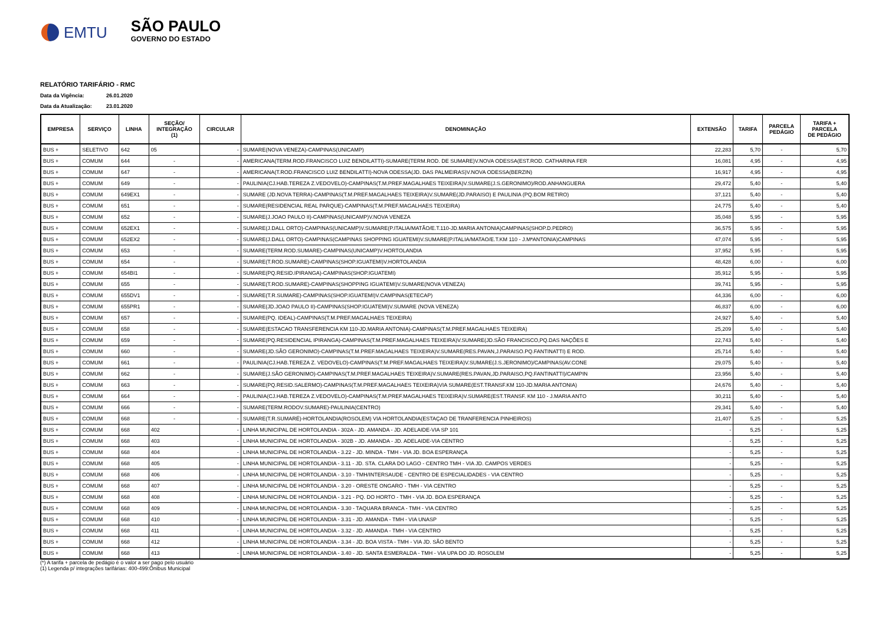EMTU
SÃO PAULO
GOVERNO DO ESTADO
RELATÓRIO TARIFÁRIO - RMC
Data da Vigência: 26.01.2020
Data da Atualização: 23.01.2020
| EMPRESA | SERVIÇO | LINHA | SEÇÃO/ INTEGRAÇÃO (1) | CIRCULAR | DENOMINAÇÃO | EXTENSÃO | TARIFA | PARCELA PEDÁGIO | TARIFA + PARCELA DE PEDÁGIO |
| --- | --- | --- | --- | --- | --- | --- | --- | --- | --- |
| BUS + | SELETIVO | 642 | 05 | - | SUMARE(NOVA VENEZA)-CAMPINAS(UNICAMP) | 22,283 | 5,70 | - | 5,70 |
| BUS + | COMUM | 644 | - | - | AMERICANA(TERM.ROD.FRANCISCO LUIZ BENDILATTI)-SUMARE(TERM.ROD. DE SUMARE)V.NOVA ODESSA(EST.ROD. CATHARINA FER | 16,081 | 4,95 | - | 4,95 |
| BUS + | COMUM | 647 | - | - | AMERICANA(T.ROD.FRANCISCO LUIZ BENDILATTI)-NOVA ODESSA(JD. DAS PALMEIRAS)V.NOVA ODESSA(BERZIN) | 16,917 | 4,95 | - | 4,95 |
| BUS + | COMUM | 649 | - | - | PAULINIA(CJ.HAB.TEREZA Z.VEDOVELO)-CAMPINAS(T.M.PREF.MAGALHAES TEIXEIRA)V.SUMARE(J.S.GERONIMO)/ROD.ANHANGUERA | 29,472 | 5,40 | - | 5,40 |
| BUS + | COMUM | 649EX1 | - | - | SUMARE (JD.NOVA TERRA)-CAMPINAS(T.M.PREF.MAGALHAES TEIXEIRA)V.SUMARE(JD.PARAISO) E PAULINIA (PQ.BOM RETIRO) | 37,121 | 5,40 | - | 5,40 |
| BUS + | COMUM | 651 | - | - | SUMARE(RESIDENCIAL REAL PARQUE)-CAMPINAS(T.M.PREF.MAGALHAES TEIXEIRA) | 24,775 | 5,40 | - | 5,40 |
| BUS + | COMUM | 652 | - | - | SUMARE(J.JOAO PAULO II)-CAMPINAS(UNICAMP)V.NOVA VENEZA | 35,048 | 5,95 | - | 5,95 |
| BUS + | COMUM | 652EX1 | - | - | SUMARE(J.DALL ORTO)-CAMPINAS(UNICAMP)V.SUMARE(P.ITALIA/MATÃO/E.T.110-JD.MARIA ANTONIA)CAMPINAS(SHOP.D.PEDRO) | 36,575 | 5,95 | - | 5,95 |
| BUS + | COMUM | 652EX2 | - | - | SUMARE(J.DALL ORTO)-CAMPINAS(CAMPINAS SHOPPING IGUATEMI)V.SUMARE(P.ITALIA/MATAO/E.T.KM 110 - J.MªANTONIA)CAMPINAS | 47,074 | 5,95 | - | 5,95 |
| BUS + | COMUM | 653 | - | - | SUMARE(TERM.ROD.SUMARE)-CAMPINAS(UNICAMP)V.HORTOLANDIA | 37,952 | 5,95 | - | 5,95 |
| BUS + | COMUM | 654 | - | - | SUMARE(T.ROD.SUMARE)-CAMPINAS(SHOP.IGUATEMI)V.HORTOLANDIA | 48,428 | 6,00 | - | 6,00 |
| BUS + | COMUM | 654BI1 | - | - | SUMARE(PQ.RESID.IPIRANGA)-CAMPINAS(SHOP.IGUATEMI) | 35,912 | 5,95 | - | 5,95 |
| BUS + | COMUM | 655 | - | - | SUMARE(T.ROD.SUMARE)-CAMPINAS(SHOPPING IGUATEMI)V.SUMARE(NOVA VENEZA) | 39,741 | 5,95 | - | 5,95 |
| BUS + | COMUM | 655DV1 | - | - | SUMARE(T.R.SUMARE)-CAMPINAS(SHOP.IGUATEMI)V.CAMPINAS(ETECAP) | 44,336 | 6,00 | - | 6,00 |
| BUS + | COMUM | 655PR1 | - | - | SUMARE(JD.JOAO PAULO II)-CAMPINAS(SHOP.IGUATEMI)V.SUMARE (NOVA VENEZA) | 46,837 | 6,00 | - | 6,00 |
| BUS + | COMUM | 657 | - | - | SUMARE(PQ. IDEAL)-CAMPINAS(T.M.PREF.MAGALHAES TEIXEIRA) | 24,927 | 5,40 | - | 5,40 |
| BUS + | COMUM | 658 | - | - | SUMARE(ESTACAO TRANSFERENCIA KM 110-JD.MARIA ANTONIA)-CAMPINAS(T.M.PREF.MAGALHAES TEIXEIRA) | 25,209 | 5,40 | - | 5,40 |
| BUS + | COMUM | 659 | - | - | SUMARE(PQ.RESIDENCIAL IPIRANGA)-CAMPINAS(T.M.PREF.MAGALHAES TEIXEIRA)V.SUMARE(JD.SÃO FRANCISCO,PQ.DAS NAÇÕES E | 22,743 | 5,40 | - | 5,40 |
| BUS + | COMUM | 660 | - | - | SUMARE(JD.SÃO GERONIMO)-CAMPINAS(T.M.PREF.MAGALHAES TEIXEIRA)V.SUMARE(RES.PAVAN,J.PARAISO.PQ.FANTINATTI) E ROD. | 25,714 | 5,40 | - | 5,40 |
| BUS + | COMUM | 661 | - | - | PAULINIA(CJ.HAB.TEREZA Z. VEDOVELO)-CAMPINAS(T.M.PREF.MAGALHAES TEIXEIRA)V.SUMARE(J.S.JERONIMO)/CAMPINAS(AV.CONE | 29,075 | 5,40 | - | 5,40 |
| BUS + | COMUM | 662 | - | - | SUMARE(J.SÃO GERONIMO)-CAMPINAS(T.M.PREF.MAGALHAES TEIXEIRA)V.SUMARE(RES.PAVAN,JD.PARAISO,PQ.FANTINATTI)/CAMPIN | 23,956 | 5,40 | - | 5,40 |
| BUS + | COMUM | 663 | - | - | SUMARE(PQ.RESID.SALERMO)-CAMPINAS(T.M.PREF.MAGALHAES TEIXEIRA)VIA SUMARE(EST.TRANSF.KM 110-JD.MARIA ANTONIA) | 24,676 | 5,40 | - | 5,40 |
| BUS + | COMUM | 664 | - | - | PAULINIA(CJ.HAB.TEREZA Z.VEDOVELO)-CAMPINAS(T.M.PREF.MAGALHAES TEIXEIRA)V.SUMARE(EST.TRANSF. KM 110 - J.MARIA ANTO | 30,211 | 5,40 | - | 5,40 |
| BUS + | COMUM | 666 | - | - | SUMARE(TERM.RODOV.SUMARE)-PAULINIA(CENTRO) | 29,341 | 5,40 | - | 5,40 |
| BUS + | COMUM | 668 | - | - | SUMARE(T.R.SUMARÉ)-HORTOLANDIA(ROSOLEM) VIA HORTOLANDIA(ESTAÇAO DE TRANFERENCIA PINHEIROS) | 21,407 | 5,25 | - | 5,25 |
| BUS + | COMUM | 668 | 402 | - | LINHA MUNICIPAL DE HORTOLANDIA - 302A - JD. AMANDA - JD. ADELAIDE-VIA SP 101 | - | 5,25 | - | 5,25 |
| BUS + | COMUM | 668 | 403 | - | LINHA MUNICIPAL DE HORTOLANDIA - 302B - JD. AMANDA - JD. ADELAIDE-VIA CENTRO | - | 5,25 | - | 5,25 |
| BUS + | COMUM | 668 | 404 | - | LINHA MUNICIPAL DE HORTOLANDIA - 3.22 - JD. MINDA - TMH - VIA JD. BOA ESPERANÇA | - | 5,25 | - | 5,25 |
| BUS + | COMUM | 668 | 405 | - | LINHA MUNICIPAL DE HORTOLANDIA - 3.11 - JD. STA. CLARA DO LAGO - CENTRO TMH - VIA JD. CAMPOS VERDES | - | 5,25 | - | 5,25 |
| BUS + | COMUM | 668 | 406 | - | LINHA MUNICIPAL DE HORTOLANDIA - 3.10 - TMH/INTERSAUDE - CENTRO DE ESPECIALIDADES - VIA CENTRO | - | 5,25 | - | 5,25 |
| BUS + | COMUM | 668 | 407 | - | LINHA MUNICIPAL DE HORTOLANDIA - 3.20 - ORESTE ONGARO - TMH - VIA CENTRO | - | 5,25 | - | 5,25 |
| BUS + | COMUM | 668 | 408 | - | LINHA MUNICIPAL DE HORTOLANDIA - 3.21 - PQ. DO HORTO - TMH - VIA JD. BOA ESPERANÇA | - | 5,25 | - | 5,25 |
| BUS + | COMUM | 668 | 409 | - | LINHA MUNICIPAL DE HORTOLANDIA - 3.30 - TAQUARA BRANCA - TMH - VIA CENTRO | - | 5,25 | - | 5,25 |
| BUS + | COMUM | 668 | 410 | - | LINHA MUNICIPAL DE HORTOLANDIA - 3.31 - JD. AMANDA - TMH - VIA UNASP | - | 5,25 | - | 5,25 |
| BUS + | COMUM | 668 | 411 | - | LINHA MUNICIPAL DE HORTOLANDIA - 3.32 - JD. AMANDA - TMH - VIA CENTRO | - | 5,25 | - | 5,25 |
| BUS + | COMUM | 668 | 412 | - | LINHA MUNICIPAL DE HORTOLANDIA - 3.34 - JD. BOA VISTA - TMH - VIA JD. SÃO BENTO | - | 5,25 | - | 5,25 |
| BUS + | COMUM | 668 | 413 | - | LINHA MUNICIPAL DE HORTOLANDIA - 3.40 - JD. SANTA ESMERALDA - TMH - VIA UPA DO JD. ROSOLEM | - | 5,25 | - | 5,25 |
(*) A tarifa + parcela de pedágio é o valor a ser pago pelo usuário
(1) Legenda p/ integrações tarifárias: 400-499:Ônibus Municipal